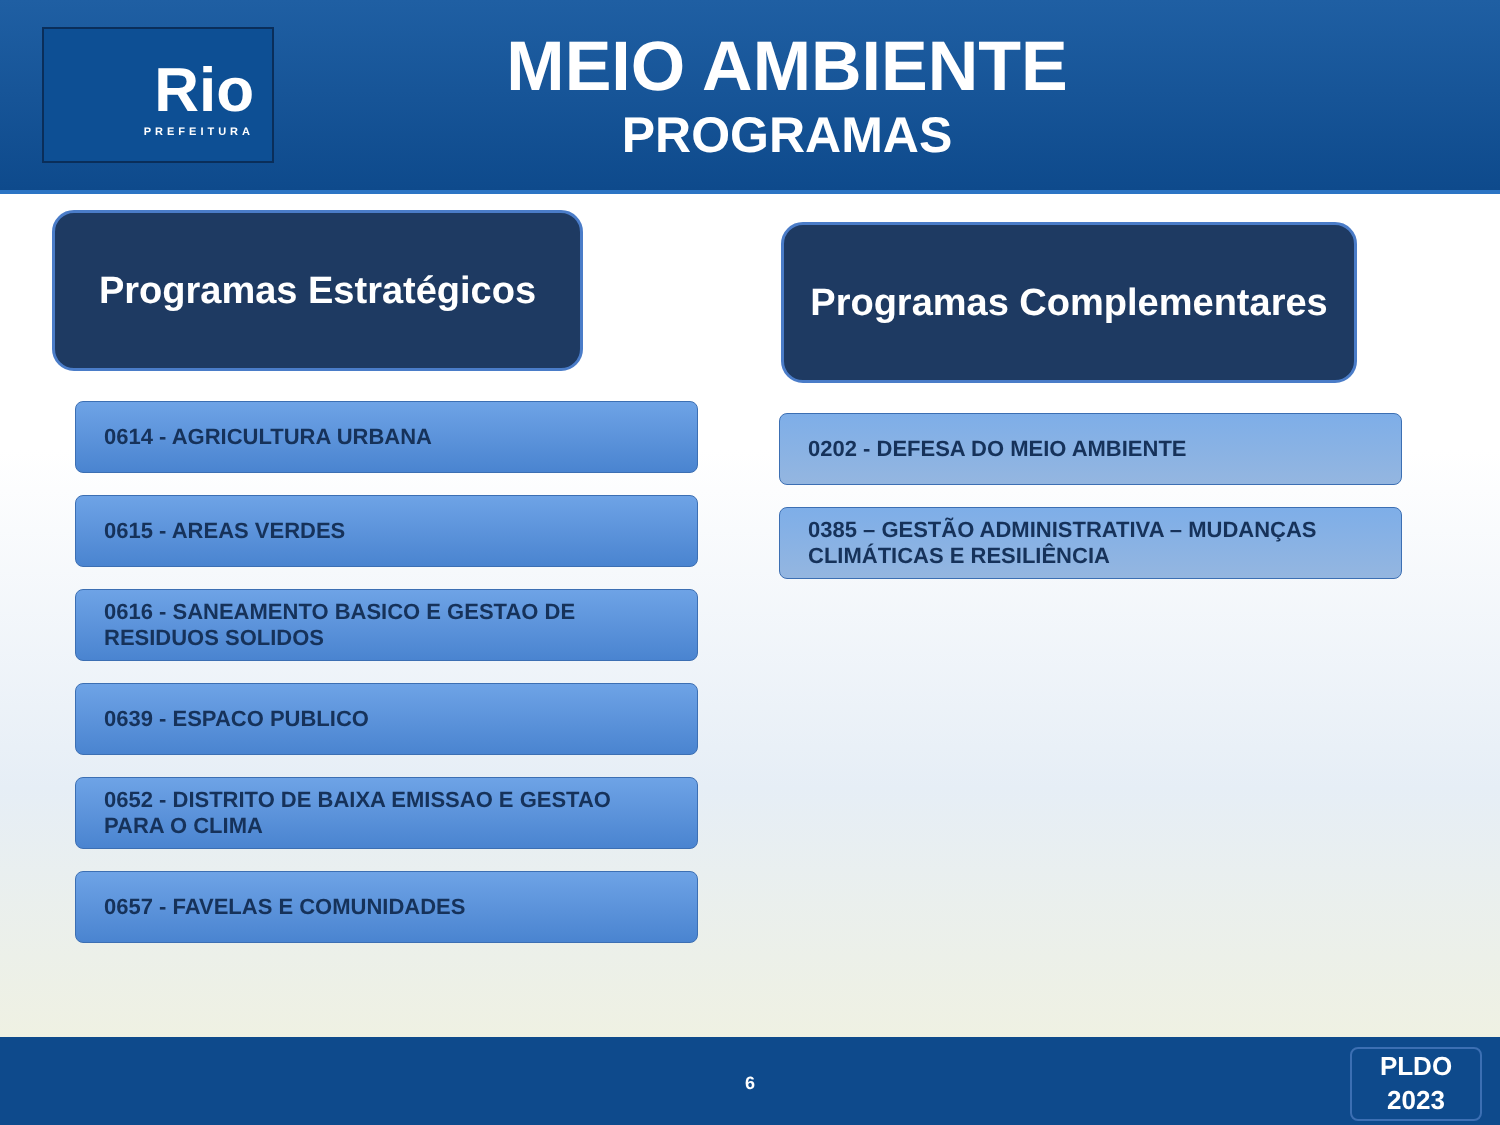Rio
PREFEITURA
MEIO AMBIENTE
PROGRAMAS
Programas Estratégicos
0614 - AGRICULTURA URBANA
0615 - AREAS VERDES
0616 - SANEAMENTO BASICO E GESTAO DE RESIDUOS SOLIDOS
0639 - ESPACO PUBLICO
0652 - DISTRITO DE BAIXA EMISSAO E GESTAO PARA O CLIMA
0657 - FAVELAS E COMUNIDADES
Programas Complementares
0202 - DEFESA DO MEIO AMBIENTE
0385 – GESTÃO ADMINISTRATIVA – MUDANÇAS CLIMÁTICAS E RESILIÊNCIA
6
PLDO
2023